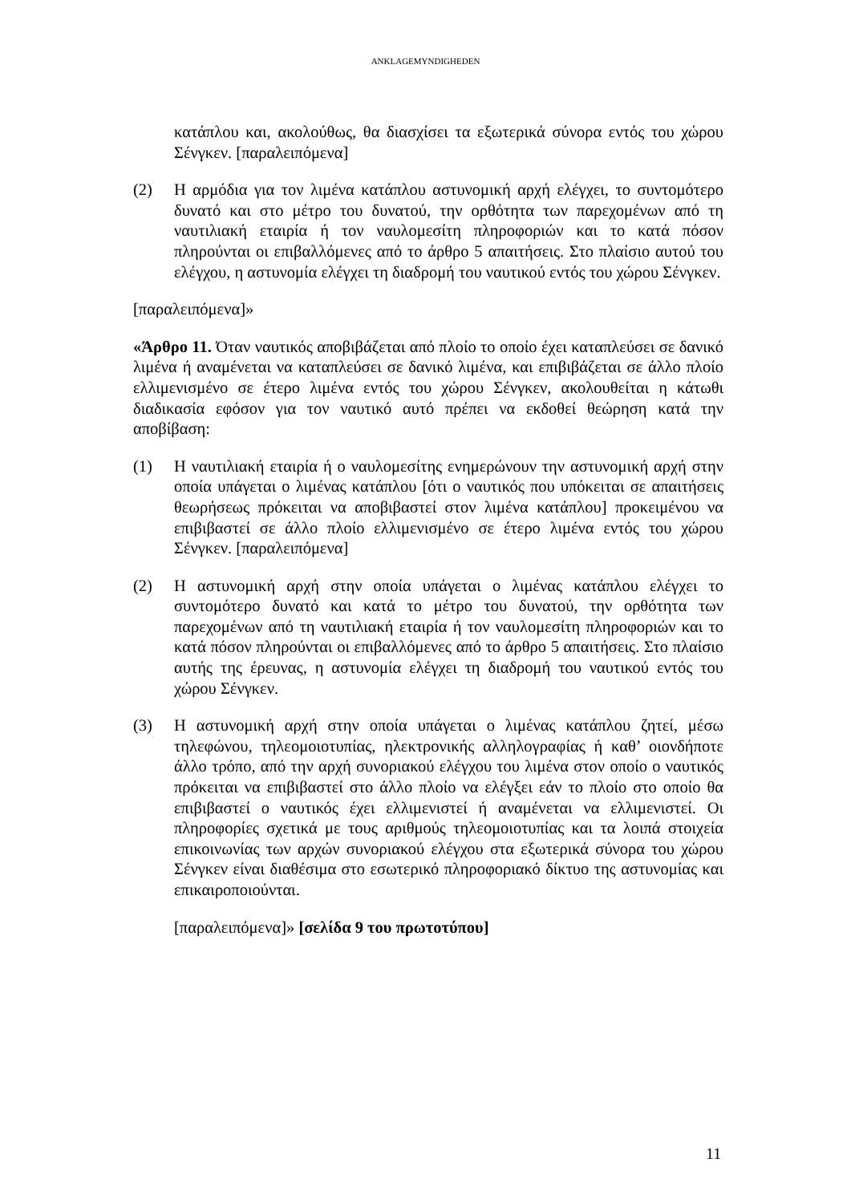ANKLAGEMYNDIGHEDEN
κατάπλου και, ακολούθως, θα διασχίσει τα εξωτερικά σύνορα εντός του χώρου Σένγκεν. [παραλειπόμενα]
(2) Η αρμόδια για τον λιμένα κατάπλου αστυνομική αρχή ελέγχει, το συντομότερο δυνατό και στο μέτρο του δυνατού, την ορθότητα των παρεχομένων από τη ναυτιλιακή εταιρία ή τον ναυλομεσίτη πληροφοριών και το κατά πόσον πληρούνται οι επιβαλλόμενες από το άρθρο 5 απαιτήσεις. Στο πλαίσιο αυτού του ελέγχου, η αστυνομία ελέγχει τη διαδρομή του ναυτικού εντός του χώρου Σένγκεν.
[παραλειπόμενα]»
«Άρθρο 11. Όταν ναυτικός αποβιβάζεται από πλοίο το οποίο έχει καταπλεύσει σε δανικό λιμένα ή αναμένεται να καταπλεύσει σε δανικό λιμένα, και επιβιβάζεται σε άλλο πλοίο ελλιμενισμένο σε έτερο λιμένα εντός του χώρου Σένγκεν, ακολουθείται η κάτωθι διαδικασία εφόσον για τον ναυτικό αυτό πρέπει να εκδοθεί θεώρηση κατά την αποβίβαση:
(1) Η ναυτιλιακή εταιρία ή ο ναυλομεσίτης ενημερώνουν την αστυνομική αρχή στην οποία υπάγεται ο λιμένας κατάπλου [ότι ο ναυτικός που υπόκειται σε απαιτήσεις θεωρήσεως πρόκειται να αποβιβαστεί στον λιμένα κατάπλου] προκειμένου να επιβιβαστεί σε άλλο πλοίο ελλιμενισμένο σε έτερο λιμένα εντός του χώρου Σένγκεν. [παραλειπόμενα]
(2) Η αστυνομική αρχή στην οποία υπάγεται ο λιμένας κατάπλου ελέγχει το συντομότερο δυνατό και κατά το μέτρο του δυνατού, την ορθότητα των παρεχομένων από τη ναυτιλιακή εταιρία ή τον ναυλομεσίτη πληροφοριών και το κατά πόσον πληρούνται οι επιβαλλόμενες από το άρθρο 5 απαιτήσεις. Στο πλαίσιο αυτής της έρευνας, η αστυνομία ελέγχει τη διαδρομή του ναυτικού εντός του χώρου Σένγκεν.
(3) Η αστυνομική αρχή στην οποία υπάγεται ο λιμένας κατάπλου ζητεί, μέσω τηλεφώνου, τηλεομοιοτυπίας, ηλεκτρονικής αλληλογραφίας ή καθ’ οιονδήποτε άλλο τρόπο, από την αρχή συνοριακού ελέγχου του λιμένα στον οποίο ο ναυτικός πρόκειται να επιβιβαστεί στο άλλο πλοίο να ελέγξει εάν το πλοίο στο οποίο θα επιβιβαστεί ο ναυτικός έχει ελλιμενιστεί ή αναμένεται να ελλιμενιστεί. Οι πληροφορίες σχετικά με τους αριθμούς τηλεομοιοτυπίας και τα λοιπά στοιχεία επικοινωνίας των αρχών συνοριακού ελέγχου στα εξωτερικά σύνορα του χώρου Σένγκεν είναι διαθέσιμα στο εσωτερικό πληροφοριακό δίκτυο της αστυνομίας και επικαιροποιούνται.
[παραλειπόμενα]» [σελίδα 9 του πρωτοτύπου]
11